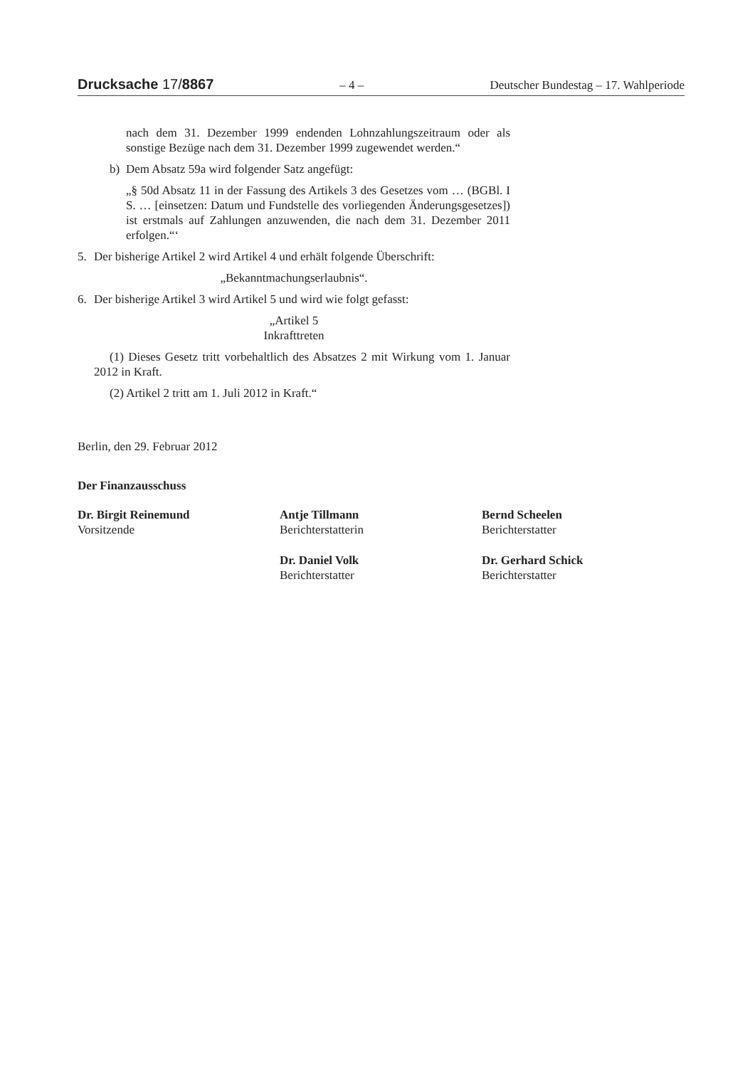Drucksache 17/8867 – 4 – Deutscher Bundestag – 17. Wahlperiode
nach dem 31. Dezember 1999 endenden Lohnzahlungszeitraum oder als sonstige Bezüge nach dem 31. Dezember 1999 zugewendet werden.“
b) Dem Absatz 59a wird folgender Satz angefügt:
„§ 50d Absatz 11 in der Fassung des Artikels 3 des Gesetzes vom … (BGBl. I S. … [einsetzen: Datum und Fundstelle des vorliegenden Änderungsgesetzes]) ist erstmals auf Zahlungen anzuwenden, die nach dem 31. Dezember 2011 erfolgen.“‘
5. Der bisherige Artikel 2 wird Artikel 4 und erhält folgende Überschrift:
„Bekanntmachungserlaubnis“.
6. Der bisherige Artikel 3 wird Artikel 5 und wird wie folgt gefasst:
„Artikel 5
Inkrafttreten
(1) Dieses Gesetz tritt vorbehaltlich des Absatzes 2 mit Wirkung vom 1. Januar 2012 in Kraft.
(2) Artikel 2 tritt am 1. Juli 2012 in Kraft.“
Berlin, den 29. Februar 2012
Der Finanzausschuss
Dr. Birgit Reinemund
Vorsitzende
Antje Tillmann
Berichterstatterin
Bernd Scheelen
Berichterstatter
Dr. Daniel Volk
Berichterstatter
Dr. Gerhard Schick
Berichterstatter